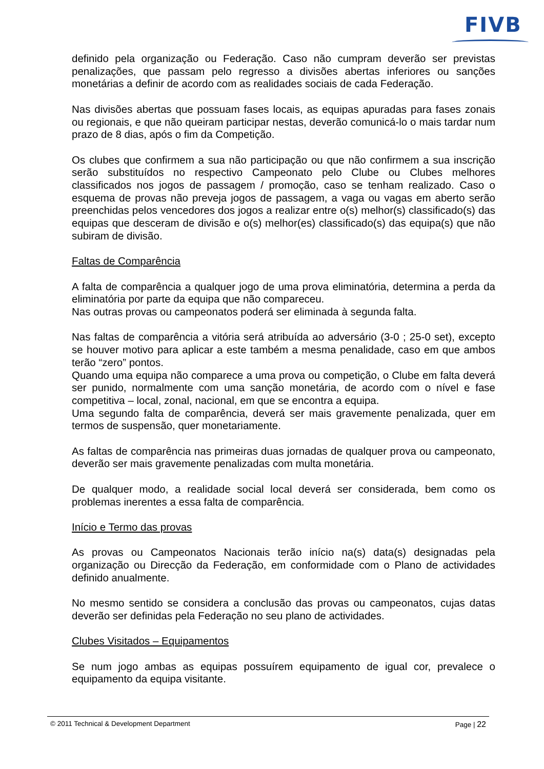FIVB
definido pela organização ou Federação. Caso não cumpram deverão ser previstas penalizações, que passam pelo regresso a divisões abertas inferiores ou sanções monetárias a definir de acordo com as realidades sociais de cada Federação.
Nas divisões abertas que possuam fases locais, as equipas apuradas para fases zonais ou regionais, e que não queiram participar nestas, deverão comunicá-lo o mais tardar num prazo de 8 dias, após o fim da Competição.
Os clubes que confirmem a sua não participação ou que não confirmem a sua inscrição serão substituídos no respectivo Campeonato pelo Clube ou Clubes melhores classificados nos jogos de passagem / promoção, caso se tenham realizado. Caso o esquema de provas não preveja jogos de passagem, a vaga ou vagas em aberto serão preenchidas pelos vencedores dos jogos a realizar entre o(s) melhor(s) classificado(s) das equipas que desceram de divisão e o(s) melhor(es) classificado(s) das equipa(s) que não subiram de divisão.
Faltas de Comparência
A falta de comparência a qualquer jogo de uma prova eliminatória, determina a perda da eliminatória por parte da equipa que não compareceu.
Nas outras provas ou campeonatos poderá ser eliminada à segunda falta.
Nas faltas de comparência a vitória será atribuída ao adversário (3-0 ; 25-0 set), excepto se houver motivo para aplicar a este também a mesma penalidade, caso em que ambos terão “zero” pontos.
Quando uma equipa não comparece a uma prova ou competição, o Clube em falta deverá ser punido, normalmente com uma sanção monetária, de acordo com o nível e fase competitiva – local, zonal, nacional, em que se encontra a equipa.
Uma segundo falta de comparência, deverá ser mais gravemente penalizada, quer em termos de suspensão, quer monetariamente.
As faltas de comparência nas primeiras duas jornadas de qualquer prova ou campeonato, deverão ser mais gravemente penalizadas com multa monetária.
De qualquer modo, a realidade social local deverá ser considerada, bem como os problemas inerentes a essa falta de comparência.
Início e Termo das provas
As provas ou Campeonatos Nacionais terão início na(s) data(s) designadas pela organização ou Direcção da Federação, em conformidade com o Plano de actividades definido anualmente.
No mesmo sentido se considera a conclusão das provas ou campeonatos, cujas datas deverão ser definidas pela Federação no seu plano de actividades.
Clubes Visitados – Equipamentos
Se num jogo ambas as equipas possuírem equipamento de igual cor, prevalece o equipamento da equipa visitante.
© 2011 Technical & Development Department Page | 22